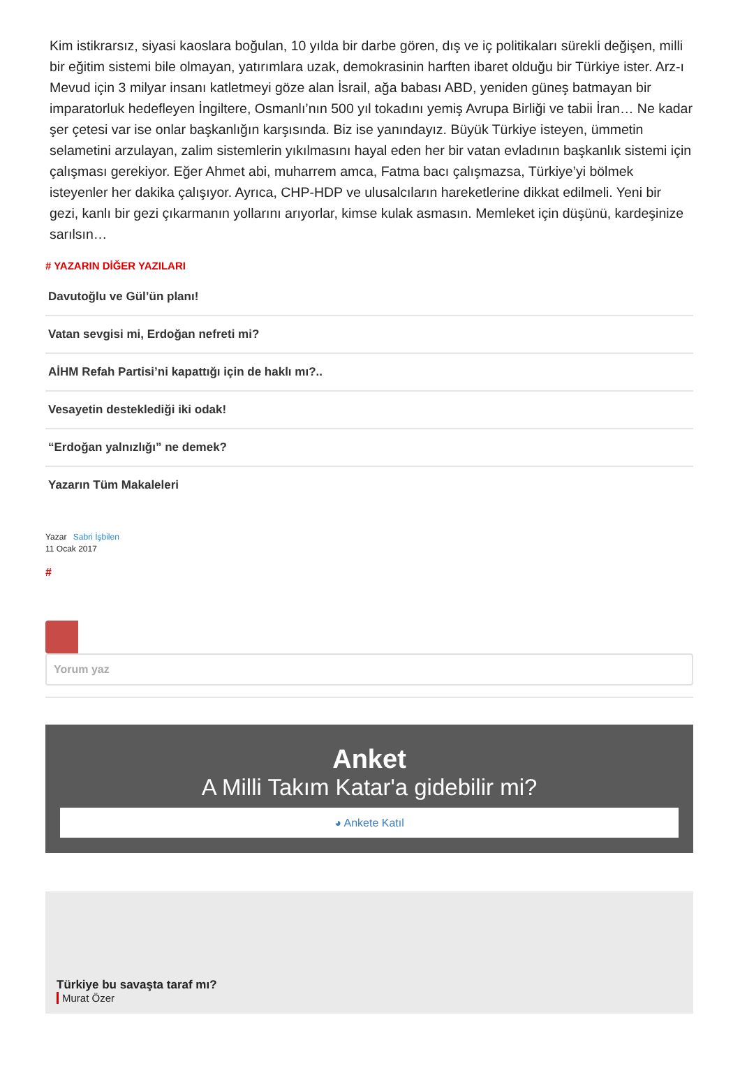Kim istikrarsız, siyasi kaoslara boğulan, 10 yılda bir darbe gören, dış ve iç politikaları sürekli değişen, milli bir eğitim sistemi bile olmayan, yatırımlara uzak, demokrasinin harften ibaret olduğu bir Türkiye ister. Arz-ı Mevud için 3 milyar insanı katletmeyi göze alan İsrail, ağa babası ABD, yeniden güneş batmayan bir imparatorluk hedefleyen İngiltere, Osmanlı’nın 500 yıl tokadını yemiş Avrupa Birliği ve tabii İran… Ne kadar şer çetesi var ise onlar başkanlığın karşısında. Biz ise yanındayız. Büyük Türkiye isteyen, ümmetin selametini arzulayan, zalim sistemlerin yıkılmasını hayal eden her bir vatan evladının başkanlık sistemi için çalışması gerekiyor. Eğer Ahmet abi, muharrem amca, Fatma bacı çalışmazsa, Türkiye’yi bölmek isteyenler her dakika çalışıyor. Ayrıca, CHP-HDP ve ulusalcıların hareketlerine dikkat edilmeli. Yeni bir gezi, kanlı bir gezi çıkarmanın yollarını arıyorlar, kimse kulak asmasın. Memleket için düşünü, kardeşinize sarılsın…
# YAZARIN DİĞER YAZILARI
Davutoğlu ve Gül’ün planı!
Vatan sevgisi mi, Erdoğan nefreti mi?
AİHM Refah Partisi’ni kapattığı için de haklı mı?..
Vesayetin desteklediği iki odak!
“Erdoğan yalnızlığı” ne demek?
Yazarın Tüm Makaleleri
Yazar Sabri İşbilen
11 Ocak 2017
#
Yorum yaz
Anket
A Milli Takım Katar'a gidebilir mi?
◕ Ankete Katıl
Türkiye bu savaşta taraf mı?
Murat Özer